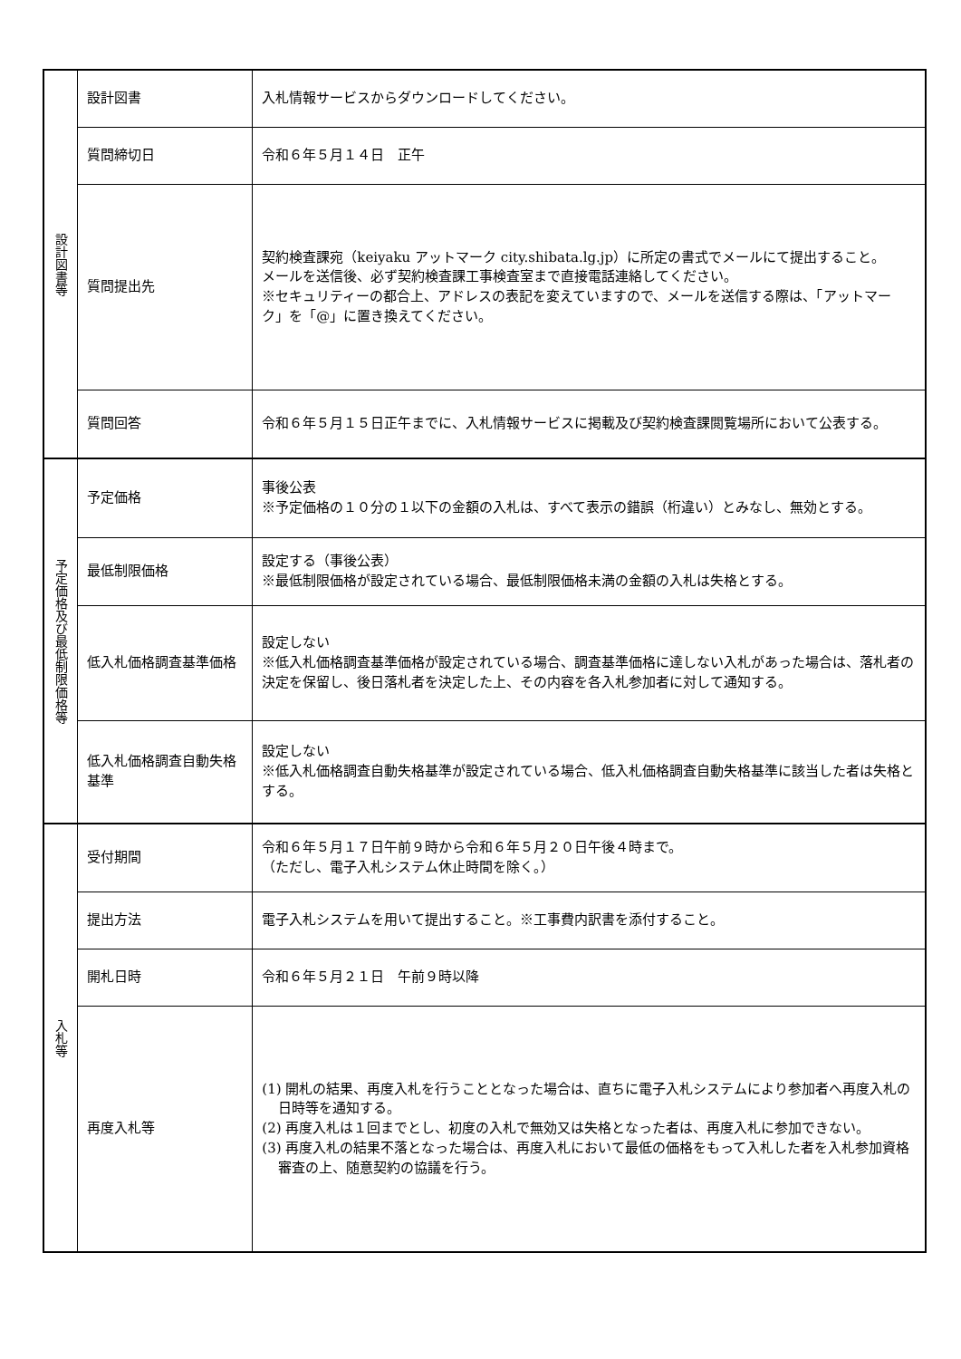| 設計図書等 | 設計図書 | 入札情報サービスからダウンロードしてください。 |
| | 質問締切日 | 令和６年５月１４日 正午 |
| | 質問提出先 | 契約検査課宛（keiyaku アットマーク city.shibata.lg.jp）に所定の書式でメールにて提出すること。 メールを送信後、必ず契約検査課工事検査室まで直接電話連絡してください。 ※セキュリティーの都合上、アドレスの表記を変えていますので、メールを送信する際は、「アットマーク」を「@」に置き換えてください。 |
| | 質問回答 | 令和６年５月１５日正午までに、入札情報サービスに掲載及び契約検査課閲覧場所において公表する。 |
| 予定価格及び最低制限価格等 | 予定価格 | 事後公表 ※予定価格の１０分の１以下の金額の入札は、すべて表示の錯誤（桁違い）とみなし、無効とする。 |
| | 最低制限価格 | 設定する（事後公表） ※最低制限価格が設定されている場合、最低制限価格未満の金額の入札は失格とする。 |
| | 低入札価格調査基準価格 | 設定しない ※低入札価格調査基準価格が設定されている場合、調査基準価格に達しない入札があった場合は、落札者の決定を保留し、後日落札者を決定した上、その内容を各入札参加者に対して通知する。 |
| | 低入札価格調査自動失格基準 | 設定しない ※低入札価格調査自動失格基準が設定されている場合、低入札価格調査自動失格基準に該当した者は失格とする。 |
| 入札等 | 受付期間 | 令和６年５月１７日午前９時から令和６年５月２０日午後４時まで。 （ただし、電子入札システム休止時間を除く。） |
| | 提出方法 | 電子入札システムを用いて提出すること。※工事費内訳書を添付すること。 |
| | 開札日時 | 令和６年５月２１日 午前９時以降 |
| | 再度入札等 | (1) 開札の結果、再度入札を行うこととなった場合は、直ちに電子入札システムにより参加者へ再度入札の日時等を通知する。 (2) 再度入札は１回までとし、初度の入札で無効又は失格となった者は、再度入札に参加できない。 (3) 再度入札の結果不落となった場合は、再度入札において最低の価格をもって入札した者を入札参加資格審査の上、随意契約の協議を行う。 |